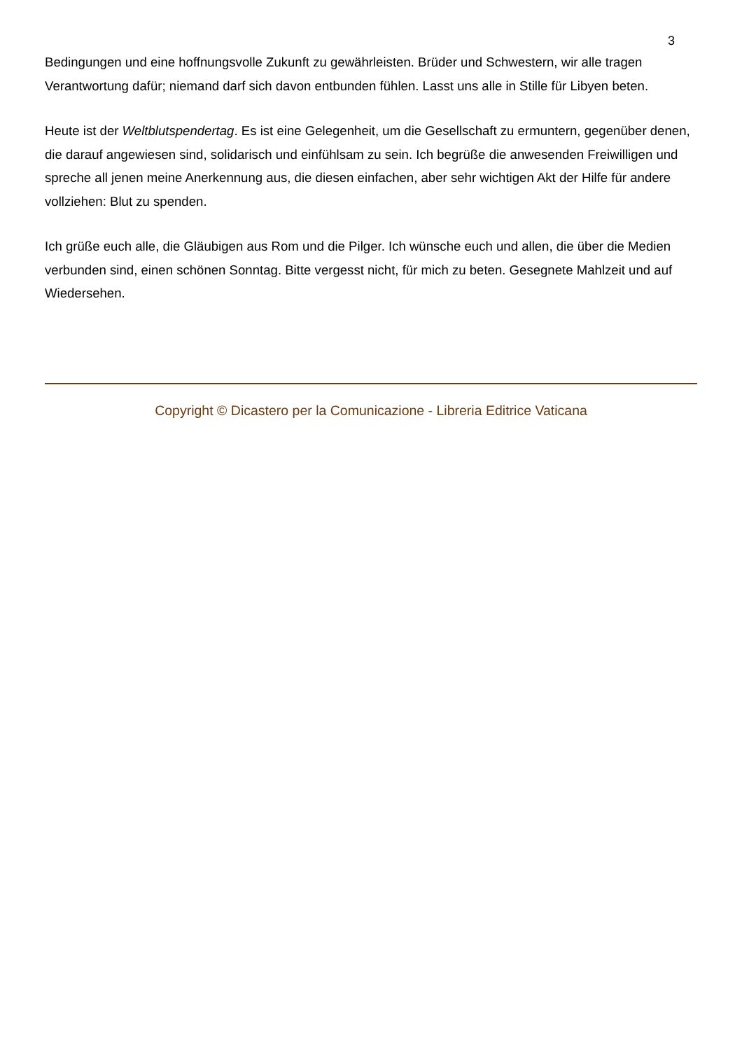3
Bedingungen und eine hoffnungsvolle Zukunft zu gewährleisten. Brüder und Schwestern, wir alle tragen Verantwortung dafür; niemand darf sich davon entbunden fühlen. Lasst uns alle in Stille für Libyen beten.
Heute ist der Weltblutspendertag. Es ist eine Gelegenheit, um die Gesellschaft zu ermuntern, gegenüber denen, die darauf angewiesen sind, solidarisch und einfühlsam zu sein. Ich begrüße die anwesenden Freiwilligen und spreche all jenen meine Anerkennung aus, die diesen einfachen, aber sehr wichtigen Akt der Hilfe für andere vollziehen: Blut zu spenden.
Ich grüße euch alle, die Gläubigen aus Rom und die Pilger. Ich wünsche euch und allen, die über die Medien verbunden sind, einen schönen Sonntag. Bitte vergesst nicht, für mich zu beten. Gesegnete Mahlzeit und auf Wiedersehen.
Copyright © Dicastero per la Comunicazione - Libreria Editrice Vaticana